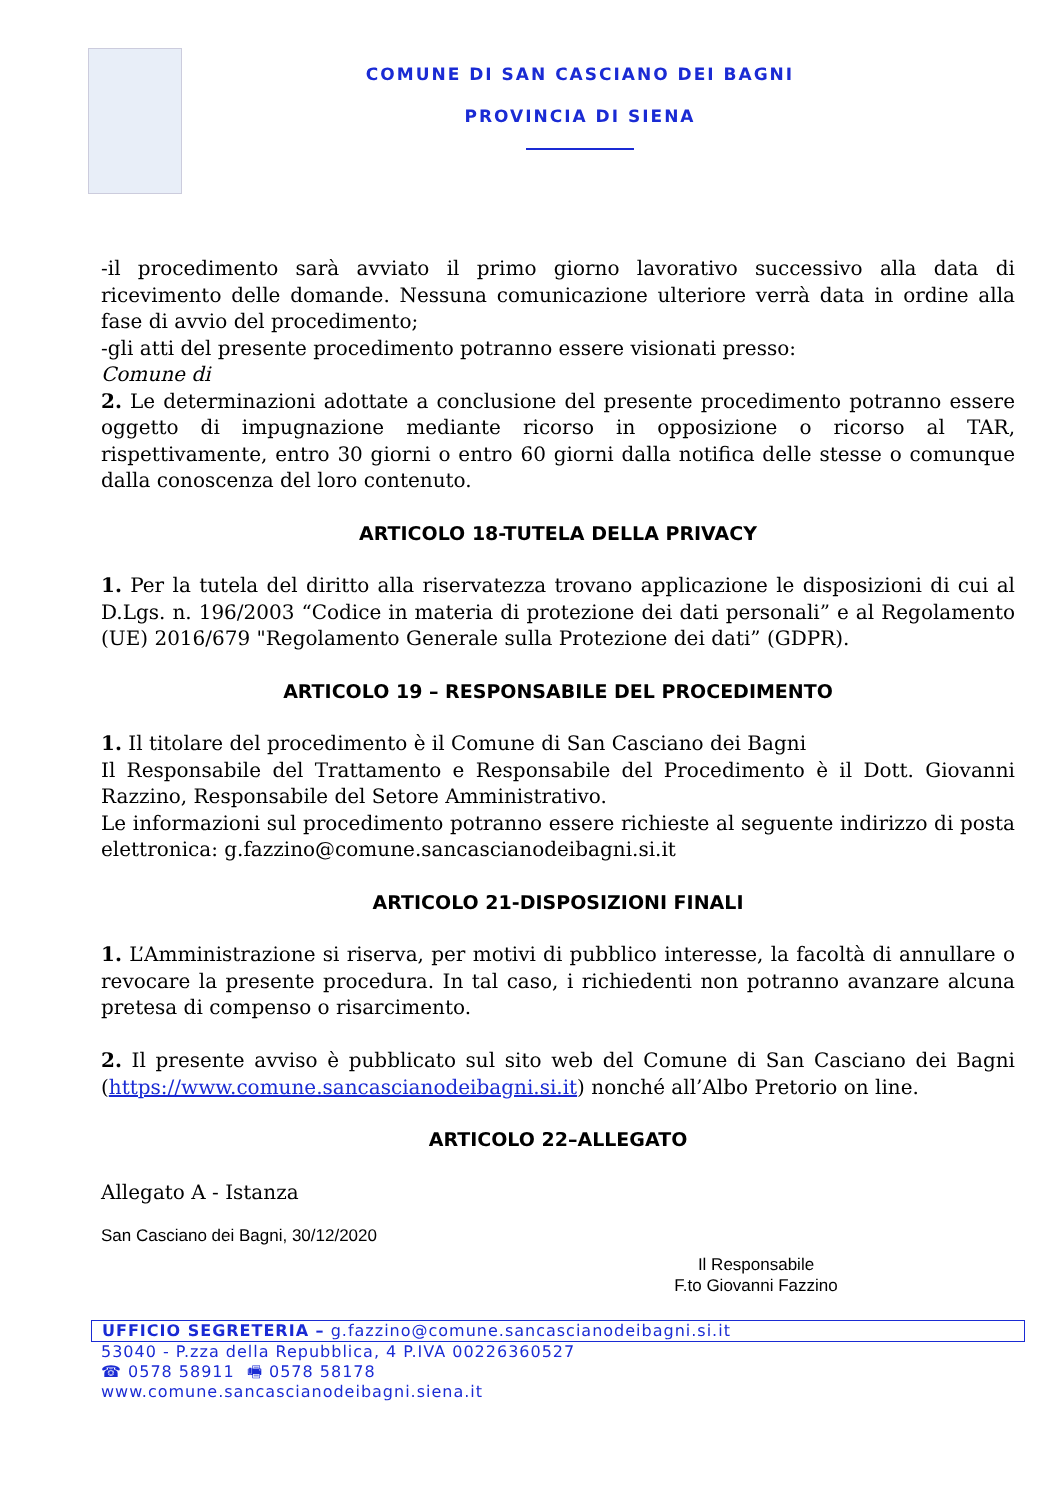COMUNE DI SAN CASCIANO DEI BAGNI
PROVINCIA DI SIENA
-il procedimento sarà avviato il primo giorno lavorativo successivo alla data di ricevimento delle domande. Nessuna comunicazione ulteriore verrà data in ordine alla fase di avvio del procedimento;
-gli atti del presente procedimento potranno essere visionati presso:
Comune di
2. Le determinazioni adottate a conclusione del presente procedimento potranno essere oggetto di impugnazione mediante ricorso in opposizione o ricorso al TAR, rispettivamente, entro 30 giorni o entro 60 giorni dalla notifica delle stesse o comunque dalla conoscenza del loro contenuto.
ARTICOLO 18-TUTELA DELLA PRIVACY
1. Per la tutela del diritto alla riservatezza trovano applicazione le disposizioni di cui al D.Lgs. n. 196/2003 “Codice in materia di protezione dei dati personali” e al Regolamento (UE) 2016/679 "Regolamento Generale sulla Protezione dei dati” (GDPR).
ARTICOLO 19 – RESPONSABILE DEL PROCEDIMENTO
1. Il titolare del procedimento è il Comune di San Casciano dei Bagni
Il Responsabile del Trattamento e Responsabile del Procedimento è il Dott. Giovanni Razzino, Responsabile del Setore Amministrativo.
Le informazioni sul procedimento potranno essere richieste al seguente indirizzo di posta elettronica: g.fazzino@comune.sancascianodeibagni.si.it
ARTICOLO 21-DISPOSIZIONI FINALI
1. L’Amministrazione si riserva, per motivi di pubblico interesse, la facoltà di annullare o revocare la presente procedura. In tal caso, i richiedenti non potranno avanzare alcuna pretesa di compenso o risarcimento.
2. Il presente avviso è pubblicato sul sito web del Comune di San Casciano dei Bagni (https://www.comune.sancascianodeibagni.si.it) nonché all’Albo Pretorio on line.
ARTICOLO 22–ALLEGATO
Allegato A - Istanza
San Casciano dei Bagni, 30/12/2020
Il Responsabile
F.to Giovanni Fazzino
UFFICIO SEGRETERIA – g.fazzino@comune.sancascianodeibagni.si.it
53040 - P.zza della Repubblica, 4 P.IVA 00226360527
☎ 0578 58911 🖷 0578 58178
www.comune.sancascianodeibagni.siena.it